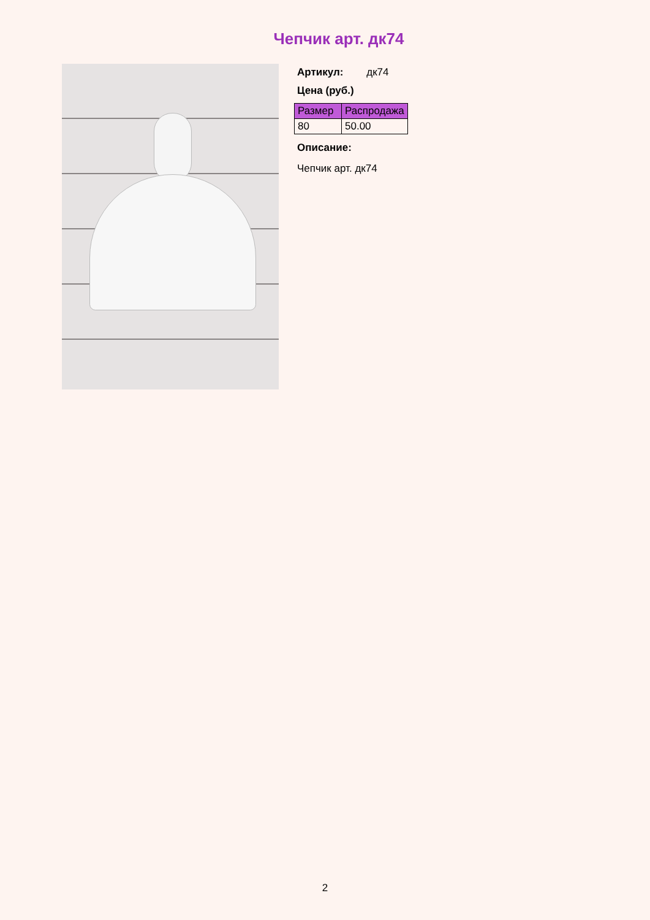Чепчик арт. дк74
Артикул: дк74
Цена (руб.)
| Размер | Распродажа |
| --- | --- |
| 80 | 50.00 |
Описание:
Чепчик арт. дк74
2